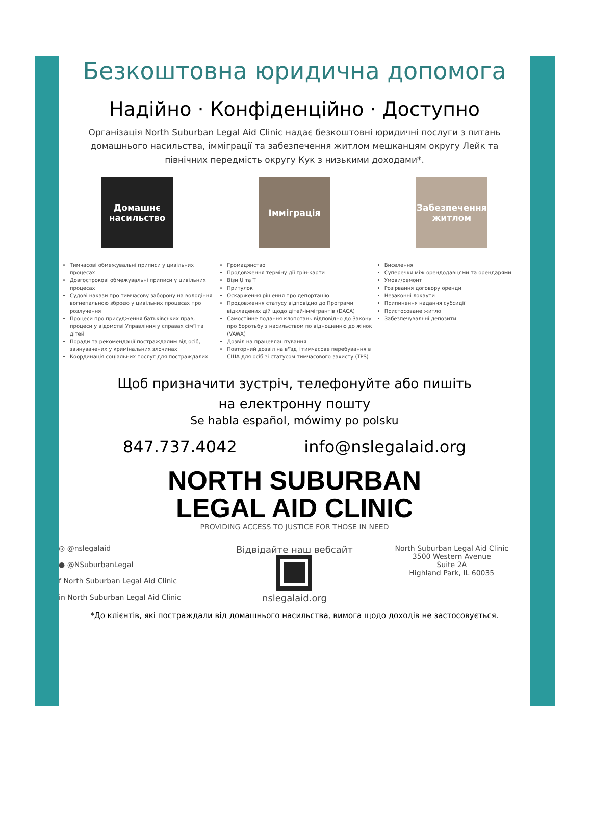Безкоштовна юридична допомога
Надійно · Конфіденційно · Доступно
Організація North Suburban Legal Aid Clinic надає безкоштовні юридичні послуги з питань домашнього насильства, імміграції та забезпечення житлом мешканцям округу Лейк та північних передмість округу Кук з низькими доходами*.
Домашнє насильство
Тимчасові обмежувальні приписи у цивільних процесах
Довгострокові обмежувальні приписи у цивільних процесах
Судові накази про тимчасову заборону на володіння вогнепальною зброєю у цивільних процесах про розлучення
Процеси про присудження батьківських прав, процеси у відомстві Управління у справах сім'ї та дітей
Поради та рекомендації постраждалим від осіб, звинувачених у кримінальних злочинах
Координація соціальних послуг для постраждалих
Імміграція
Громадянство
Продовження терміну дії грін-карти
Візи U та T
Притулок
Оскарження рішення про депортацію
Продовження статусу відповідно до Програми відкладених дій щодо дітей-іммігрантів (DACA)
Самостійне подання клопотань відповідно до Закону про боротьбу з насильством по відношенню до жінок (VAWA)
Дозвіл на працевлаштування
Повторний дозвіл на в'їзд і тимчасове перебування в США для осіб зі статусом тимчасового захисту (TPS)
Забезпечення житлом
Виселення
Суперечки між орендодавцями та орендарями
Умови/ремонт
Розірвання договору оренди
Незаконні локаути
Припинення надання субсидії
Пристосоване житло
Забезпечувальні депозити
Щоб призначити зустріч, телефонуйте або пишіть
на електронну пошту
Se habla español, mówimy po polsku
847.737.4042 info@nslegalaid.org
NORTH SUBURBAN
LEGAL AID CLINIC
PROVIDING ACCESS TO JUSTICE FOR THOSE IN NEED
◎ @nslegalaid
● @NSuburbanLegal
f North Suburban Legal Aid Clinic
in North Suburban Legal Aid Clinic
Відвідайте наш вебсайт
nslegalaid.org
North Suburban Legal Aid Clinic
3500 Western Avenue
Suite 2A
Highland Park, IL 60035
*До клієнтів, які постраждали від домашнього насильства, вимога щодо доходів не застосовується.